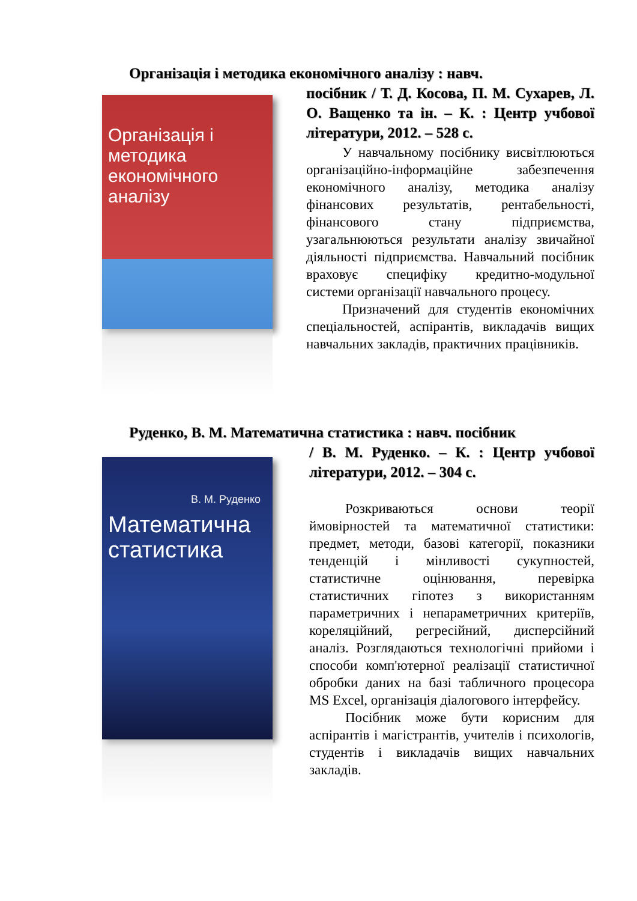Організація і методика економічного аналізу : навч.
Організація і методика економічного аналізу
посібник / Т. Д. Косова, П. М. Сухарев, Л. О. Ващенко та ін. – К. : Центр учбової літератури, 2012. – 528 с.
У навчальному посібнику висвітлюються організаційно-інформаційне забезпечення економічного аналізу, методика аналізу фінансових результатів, рентабельності, фінансового стану підприємства, узагальнюються результати аналізу звичайної діяльності підприємства. Навчальний посібник враховує специфіку кредитно-модульної системи організації навчального процесу.
Призначений для студентів економічних спеціальностей, аспірантів, викладачів вищих навчальних закладів, практичних працівників.
Руденко, В. М. Математична статистика : навч. посібник
В. М. Руденко
Математична статистика
/ В. М. Руденко. – К. : Центр учбової літератури, 2012. – 304 с.
Розкриваються основи теорії ймовірностей та математичної статистики: предмет, методи, базові категорії, показники тенденцій і мінливості сукупностей, статистичне оцінювання, перевірка статистичних гіпотез з використанням параметричних і непараметричних критеріїв, кореляційний, регресійний, дисперсійний аналіз. Розглядаються технологічні прийоми і способи комп'ютерної реалізації статистичної обробки даних на базі табличного процесора MS Excel, організація діалогового інтерфейсу.
Посібник може бути корисним для аспірантів і магістрантів, учителів і психологів, студентів і викладачів вищих навчальних закладів.